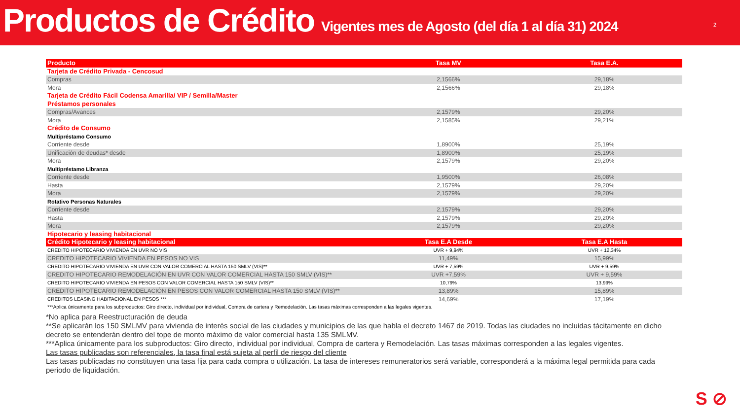Productos de Crédito
Vigentes mes de Agosto (del día 1 al día 31) 2024
2
| Producto | Tasa MV | Tasa E.A. |
| --- | --- | --- |
| Tarjeta de Crédito Privada - Cencosud | | |
| Compras | 2,1566% | 29,18% |
| Mora | 2,1566% | 29,18% |
| Tarjeta de Crédito Fácil Codensa Amarilla/ VIP / Semilla/Master | | |
| Préstamos personales | | |
| Compras/Avances | 2,1579% | 29,20% |
| Mora | 2,1585% | 29,21% |
| Crédito de Consumo | | |
| Multipréstamo Consumo | | |
| Corriente desde | 1,8900% | 25,19% |
| Unificación de deudas* desde | 1,8900% | 25,19% |
| Mora | 2,1579% | 29,20% |
| Multipréstamo Libranza | | |
| Corriente desde | 1,9500% | 26,08% |
| Hasta | 2,1579% | 29,20% |
| Mora | 2,1579% | 29,20% |
| Rotativo Personas Naturales | | |
| Corriente desde | 2,1579% | 29,20% |
| Hasta | 2,1579% | 29,20% |
| Mora | 2,1579% | 29,20% |
| Hipotecario y leasing habitacional | | |
| Crédito Hipotecario y leasing habitacional | Tasa E.A Desde | Tasa E.A Hasta |
| CREDITO HIPOTECARIO VIVIENDA EN UVR NO VIS | UVR + 9,94% | UVR + 12,34% |
| CREDITO HIPOTECARIO VIVIENDA EN PESOS NO VIS | 11,49% | 15,99% |
| CREDITO HIPOTECARIO VIVIENDA EN UVR CON VALOR COMERCIAL HASTA 150 SMLV (VIS)** | UVR + 7,59% | UVR + 9,59% |
| CREDITO HIPOTECARIO REMODELACIÓN EN UVR CON VALOR COMERCIAL HASTA 150 SMLV (VIS)** | UVR +7,59% | UVR + 9,59% |
| CREDITO HIPOTECARIO VIVIENDA EN PESOS CON VALOR COMERCIAL HASTA 150 SMLV (VIS)** | 10,79% | 13,99% |
| CREDITO HIPOTECARIO REMODELACIÓN EN PESOS CON VALOR COMERCIAL HASTA 150 SMLV (VIS)** | 13,89% | 15,89% |
| CREDITOS LEASING HABITACIONAL EN PESOS *** | 14,69% | 17,19% |
| ***Aplica únicamente para los subproductos: Giro directo, individual por individual, Compra de cartera y Remodelación. Las tasas máximas corresponden a las legales vigentes. | | |
*No aplica para Reestructuración de deuda
**Se aplicarán los 150 SMLMV para vivienda de interés social de las ciudades y municipios de las que habla el decreto 1467 de 2019. Todas las ciudades no incluidas tácitamente en dicho decreto se entenderán dentro del tope de monto máximo de valor comercial hasta 135 SMLMV.
***Aplica únicamente para los subproductos: Giro directo, individual por individual, Compra de cartera y Remodelación. Las tasas máximas corresponden a las legales vigentes.
Las tasas publicadas son referenciales, la tasa final está sujeta al perfil de riesgo del cliente
Las tasas publicadas no constituyen una tasa fija para cada compra o utilización. La tasa de intereses remuneratorios será variable, corresponderá a la máxima legal permitida para cada periodo de liquidación.
S ⊘